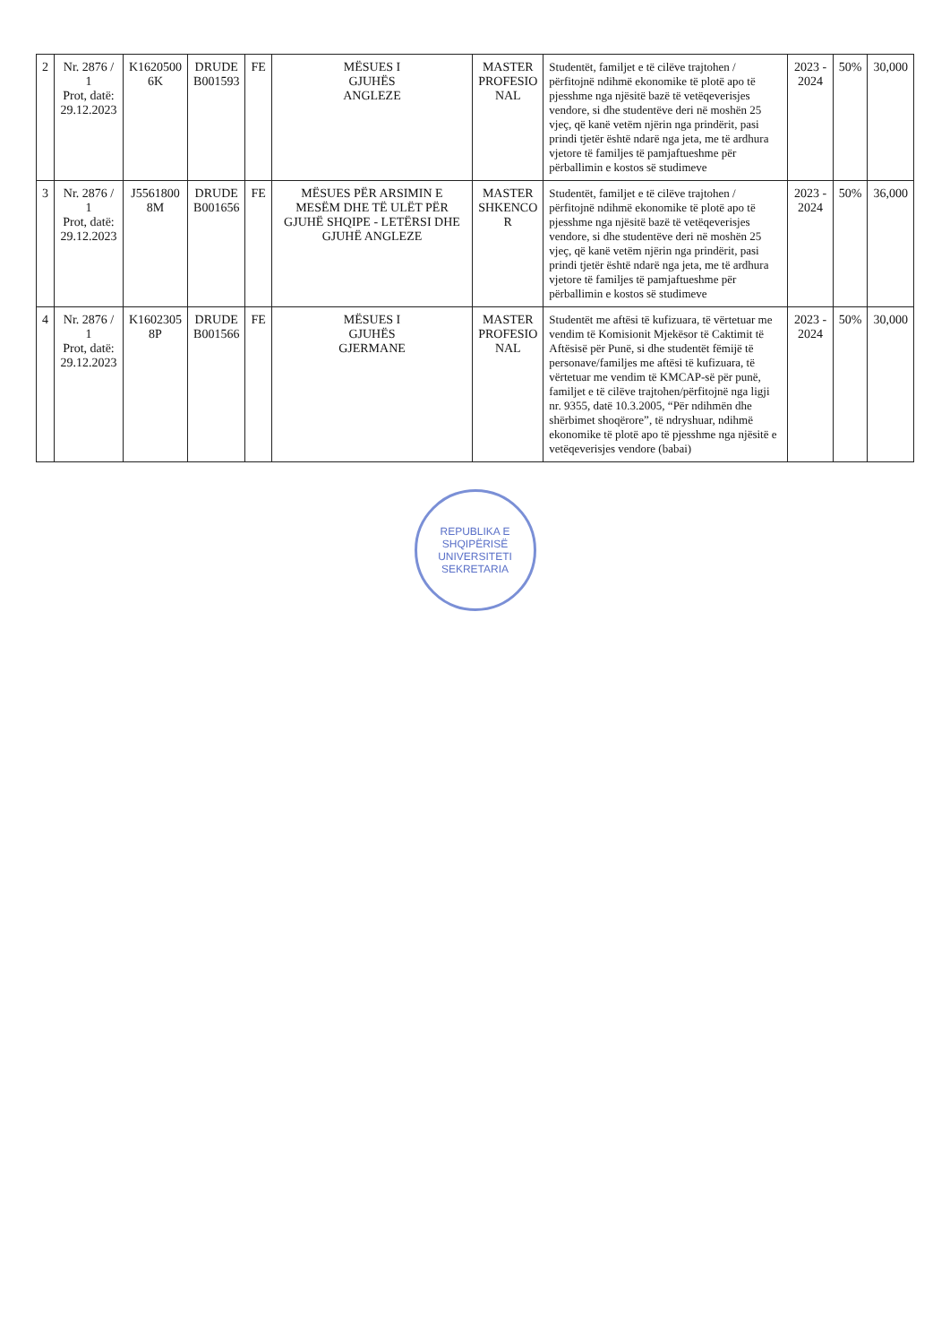| 2 | Nr. 2876 / 1 Prot, datë: 29.12.2023 | K1620500 6K | DRUDE B001593 | FE | MËSUES I GJUHËS ANGLEZE | MASTER PROFESIO NAL | Studentët, familjet e të cilëve trajtohen / përfitojnë ndihmë ekonomike të plotë apo të pjesshme nga njësitë bazë të vetëqeverisjes vendore, si dhe studentëve deri në moshën 25 vjeç, që kanë vetëm njërin nga prindërit, pasi prindi tjetër është ndarë nga jeta, me të ardhura vjetore të familjes të pamjaftueshme për përballimin e kostos së studimeve | 2023 - 2024 | 50% | 30,000 |
| 3 | Nr. 2876 / 1 Prot, datë: 29.12.2023 | J5561800 8M | DRUDE B001656 | FE | MËSUES PËR ARSIMIN E MESËM DHE TË ULËT PËR GJUHË SHQIPE - LETËRSI DHE GJUHË ANGLEZE | MASTER SHKENCO R | Studentët, familjet e të cilëve trajtohen / përfitojnë ndihmë ekonomike të plotë apo të pjesshme nga njësitë bazë të vetëqeverisjes vendore, si dhe studentëve deri në moshën 25 vjeç, që kanë vetëm njërin nga prindërit, pasi prindi tjetër është ndarë nga jeta, me të ardhura vjetore të familjes të pamjaftueshme për përballimin e kostos së studimeve | 2023 - 2024 | 50% | 36,000 |
| 4 | Nr. 2876 / 1 Prot, datë: 29.12.2023 | K1602305 8P | DRUDE B001566 | FE | MËSUES I GJUHËS GJERMANE | MASTER PROFESIO NAL | Studentët me aftësi të kufizuara, të vërtetuar me vendim të Komisionit Mjekësor të Caktimit të Aftësisë për Punë, si dhe studentët fëmijë të personave/familjes me aftësi të kufizuara, të vërtetuar me vendim të KMCAP-së për punë, familjet e të cilëve trajtohen/përfitojnë nga ligji nr. 9355, datë 10.3.2005, “Për ndihmën dhe shërbimet shoqërore”, të ndryshuar, ndihmë ekonomike të plotë apo të pjesshme nga njësitë e vetëqeverisjes vendore (babai) | 2023 - 2024 | 50% | 30,000 |
REPUBLIKA E SHQIPËRISË
UNIVERSITETI
SEKRETARIA